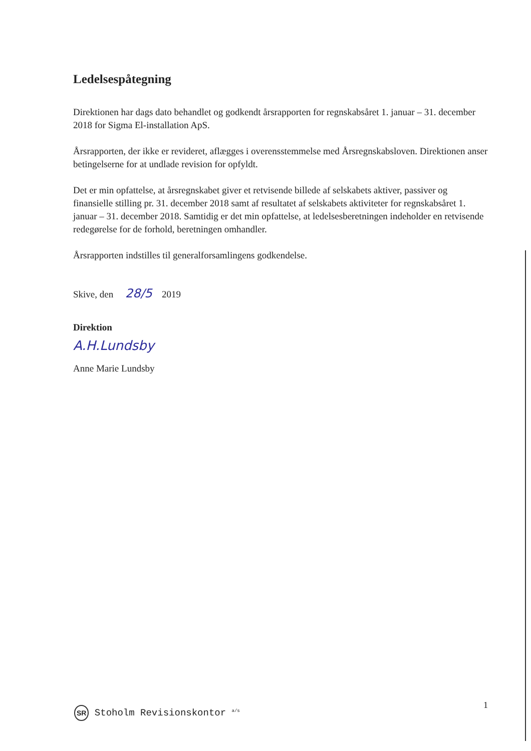Ledelsespåtegning
Direktionen har dags dato behandlet og godkendt årsrapporten for regnskabsåret 1. januar – 31. december 2018 for Sigma El-installation ApS.
Årsrapporten, der ikke er revideret, aflægges i overensstemmelse med Årsregnskabsloven. Direktionen anser betingelserne for at undlade revision for opfyldt.
Det er min opfattelse, at årsregnskabet giver et retvisende billede af selskabets aktiver, passiver og finansielle stilling pr. 31. december 2018 samt af resultatet af selskabets aktiviteter for regnskabsåret 1. januar – 31. december 2018. Samtidig er det min opfattelse, at ledelsesberetningen indeholder en retvisende redegørelse for de forhold, beretningen omhandler.
Årsrapporten indstilles til generalforsamlingens godkendelse.
Skive, den 28/5 2019
Direktion
A.H.Lundsby
Anne Marie Lundsby
SR Stoholm Revisionskontor <sup>a/s</sup>
1